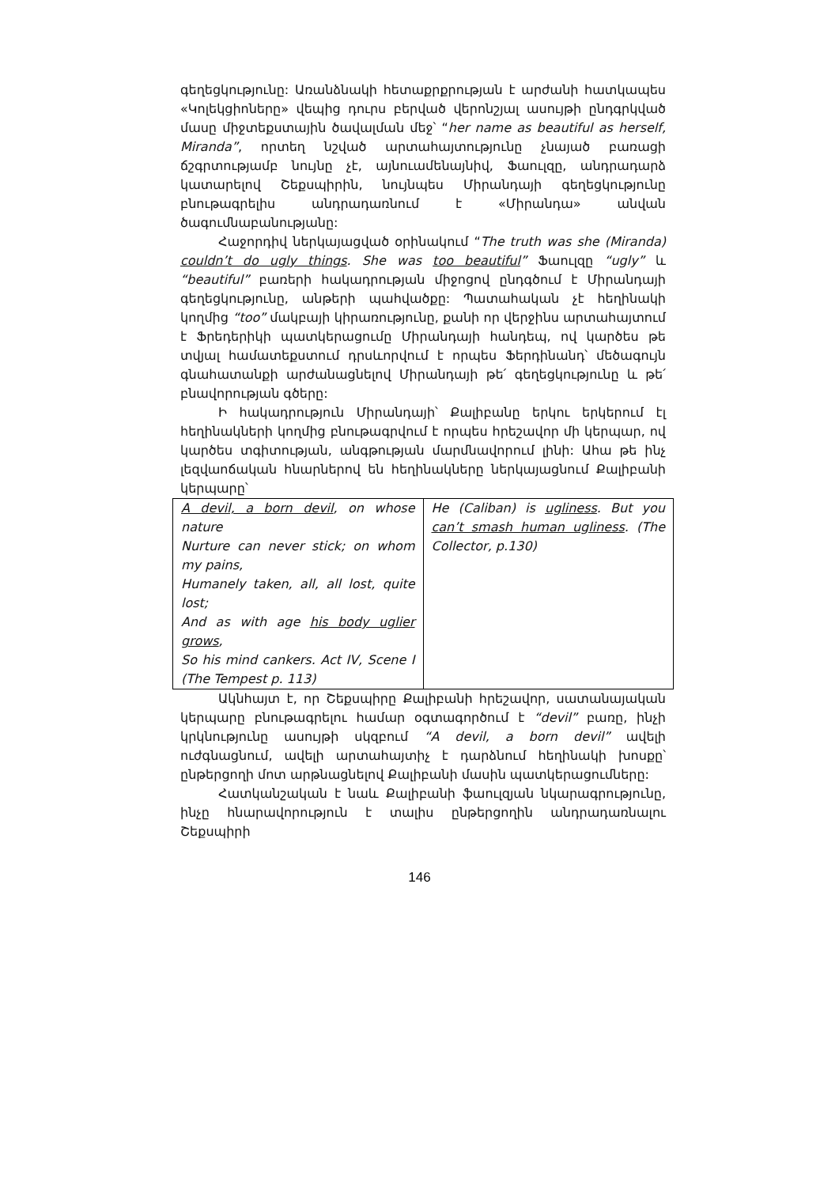գեղեցկությունը: Առանձնակի հետաքրքրության է արժանի հատկապես «Կոլեկցիոները» վեպից դուրս բերված վերոնշյալ ասույթի ընդգրկված մասը միջտեքստային ծավալման մեջ՝ “her name as beautiful as herself, Miranda”, որտեղ նշված արտահայտությունը չնայած բառացի ճշգրտությամբ նույնը չէ, այնուամենայնիվ, Ֆաուլզը, անդրադարձ կատարելով Շեքսպիրին, նույնպես Միրանդայի գեղեցկությունը բնութագրելիս անդրադառնում է «Միրանդա» անվան ծագումնաբանությանը:
Հաջորդիվ ներկայացված օրինակում “The truth was she (Miranda) couldn’t do ugly things. She was too beautiful” Ֆաուլզը “ugly” և “beautiful” բառերի հակադրության միջոցով ընդգծում է Միրանդայի գեղեցկությունը, անթերի պահվածքը: Պատահական չէ հեղինակի կողմից “too” մակբայի կիրառությունը, քանի որ վերջինս արտահայտում է Ֆրեդերիկի պատկերացումը Միրանդայի հանդեպ, ով կարծես թե տվյալ համատեքստում դրսևորվում է որպես Ֆերդինանդ՝ մեծագույն գնահատանքի արժանացնելով Միրանդայի թե՛ գեղեցկությունը և թե՛ բնավորության գծերը:
Ի հակադրություն Միրանդայի՝ Քալիբանը երկու երկերում էլ հեղինակների կողմից բնութագրվում է որպես հրեշավոր մի կերպար, ով կարծես տգիտության, անգթության մարմնավորում լինի: Ահա թե ինչ լեզվաոճական հնարներով են հեղինակները ներկայացնում Քալիբանի կերպարը՝
| A devil, a born devil , on whose nature Nurture can never stick; on whom my pains, Humanely taken, all, all lost, quite lost; And as with age his body uglier grows , So his mind cankers. Act IV, Scene I (The Tempest p. 113) | He (Caliban) is ugliness . But you can’t smash human ugliness . (The Collector, p.130) |
Ակնհայտ է, որ Շեքսպիրը Քալիբանի հրեշավոր, սատանայական կերպարը բնութագրելու համար օգտագործում է “devil” բառը, ինչի կրկնությունը ասույթի սկզբում “A devil, a born devil” ավելի ուժգնացնում, ավելի արտահայտիչ է դարձնում հեղինակի խոսքը՝ ընթերցողի մոտ արթնացնելով Քալիբանի մասին պատկերացումները:
Հատկանշական է նաև Քալիբանի ֆաուլզյան նկարագրությունը, ինչը հնարավորություն է տալիս ընթերցողին անդրադառնալու Շեքսպիրի
146